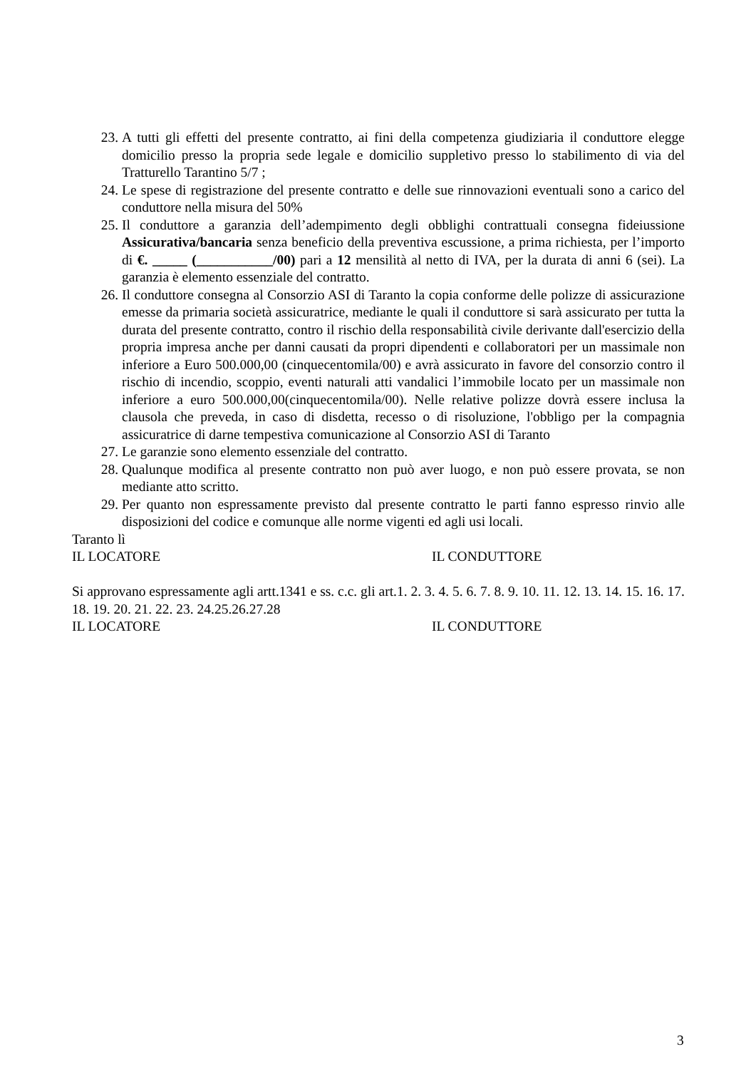23. A tutti gli effetti del presente contratto, ai fini della competenza giudiziaria il conduttore elegge domicilio presso la propria sede legale e domicilio suppletivo presso lo stabilimento di via del Tratturello Tarantino 5/7 ;
24. Le spese di registrazione del presente contratto e delle sue rinnovazioni eventuali sono a carico del conduttore nella misura del 50%
25. Il conduttore a garanzia dell’adempimento degli obblighi contrattuali consegna fideiussione Assicurativa/bancaria senza beneficio della preventiva escussione, a prima richiesta, per l’importo di €. _____ (___________/00) pari a 12 mensilità al netto di IVA, per la durata di anni 6 (sei). La garanzia è elemento essenziale del contratto.
26. Il conduttore consegna al Consorzio ASI di Taranto la copia conforme delle polizze di assicurazione emesse da primaria società assicuratrice, mediante le quali il conduttore si sarà assicurato per tutta la durata del presente contratto, contro il rischio della responsabilità civile derivante dall'esercizio della propria impresa anche per danni causati da propri dipendenti e collaboratori per un massimale non inferiore a Euro 500.000,00 (cinquecentomila/00) e avrà assicurato in favore del consorzio contro il rischio di incendio, scoppio, eventi naturali atti vandalici l’immobile locato per un massimale non inferiore a euro 500.000,00(cinquecentomila/00). Nelle relative polizze dovrà essere inclusa la clausola che preveda, in caso di disdetta, recesso o di risoluzione, l'obbligo per la compagnia assicuratrice di darne tempestiva comunicazione al Consorzio ASI di Taranto
27. Le garanzie sono elemento essenziale del contratto.
28. Qualunque modifica al presente contratto non può aver luogo, e non può essere provata, se non mediante atto scritto.
29. Per quanto non espressamente previsto dal presente contratto le parti fanno espresso rinvio alle disposizioni del codice e comunque alle norme vigenti ed agli usi locali.
Taranto lì
IL LOCATORE IL CONDUTTORE
Si approvano espressamente agli artt.1341 e ss. c.c. gli art.1. 2. 3. 4. 5. 6. 7. 8. 9. 10. 11. 12. 13. 14. 15. 16. 17. 18. 19. 20. 21. 22. 23. 24.25.26.27.28
IL LOCATORE IL CONDUTTORE
3